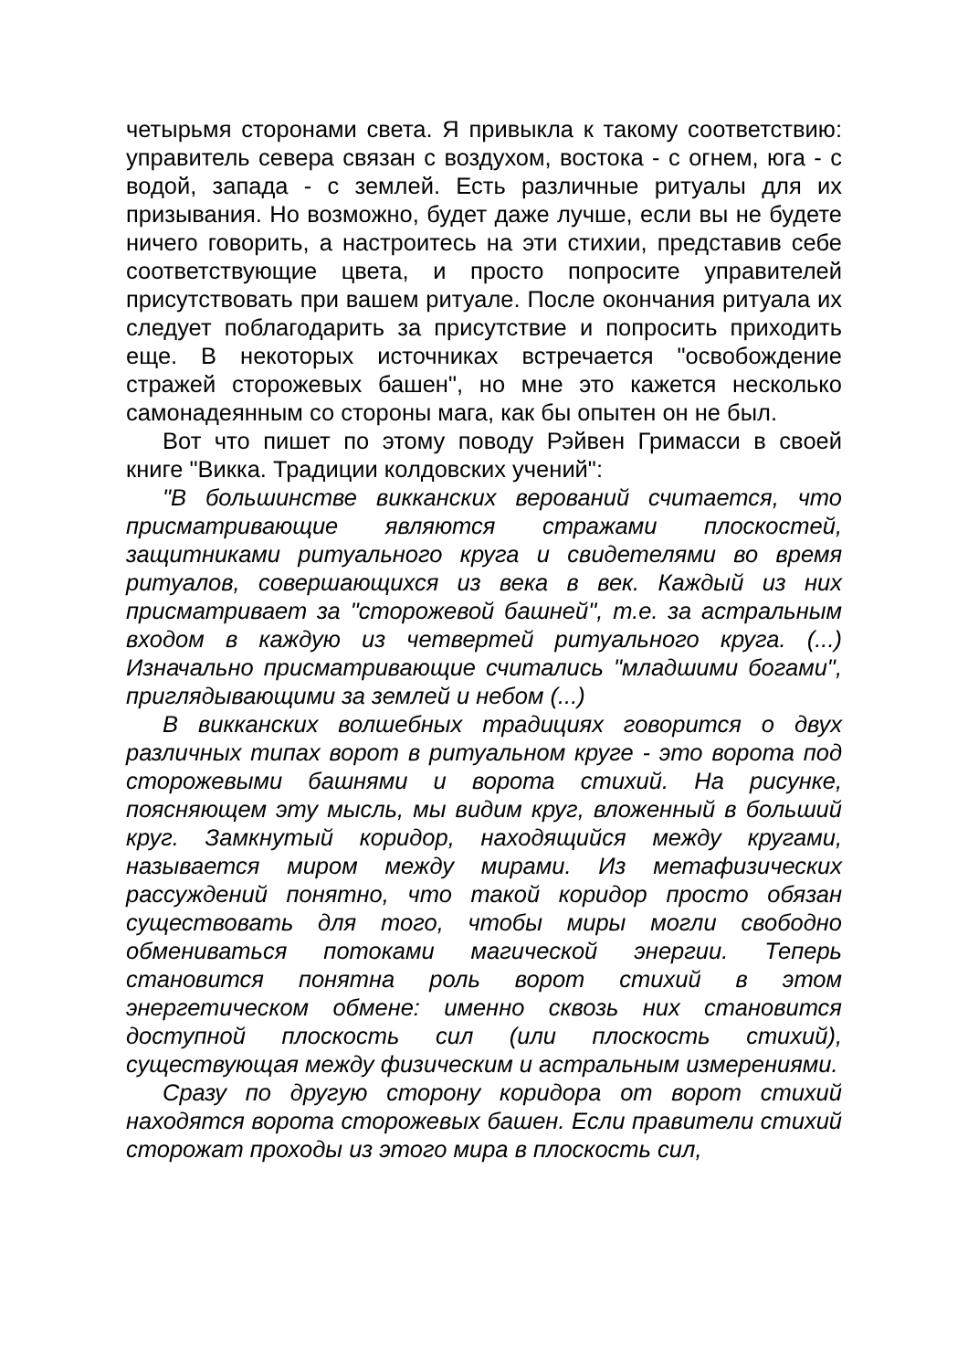четырьмя сторонами света. Я привыкла к такому соответствию: управитель севера связан с воздухом, востока - с огнем, юга - с водой, запада - с землей. Есть различные ритуалы для их призывания. Но возможно, будет даже лучше, если вы не будете ничего говорить, а настроитесь на эти стихии, представив себе соответствующие цвета, и просто попросите управителей присутствовать при вашем ритуале. После окончания ритуала их следует поблагодарить за присутствие и попросить приходить еще. В некоторых источниках встречается "освобождение стражей сторожевых башен", но мне это кажется несколько самонадеянным со стороны мага, как бы опытен он не был.
Вот что пишет по этому поводу Рэйвен Гримасси в своей книге "Викка. Традиции колдовских учений":
"В большинстве викканских верований считается, что присматривающие являются стражами плоскостей, защитниками ритуального круга и свидетелями во время ритуалов, совершающихся из века в век. Каждый из них присматривает за "сторожевой башней", т.е. за астральным входом в каждую из четвертей ритуального круга. (...) Изначально присматривающие считались "младшими богами", приглядывающими за землей и небом (...)
В викканских волшебных традициях говорится о двух различных типах ворот в ритуальном круге - это ворота под сторожевыми башнями и ворота стихий. На рисунке, поясняющем эту мысль, мы видим круг, вложенный в больший круг. Замкнутый коридор, находящийся между кругами, называется миром между мирами. Из метафизических рассуждений понятно, что такой коридор просто обязан существовать для того, чтобы миры могли свободно обмениваться потоками магической энергии. Теперь становится понятна роль ворот стихий в этом энергетическом обмене: именно сквозь них становится доступной плоскость сил (или плоскость стихий), существующая между физическим и астральным измерениями.
Сразу по другую сторону коридора от ворот стихий находятся ворота сторожевых башен. Если правители стихий сторожат проходы из этого мира в плоскость сил,